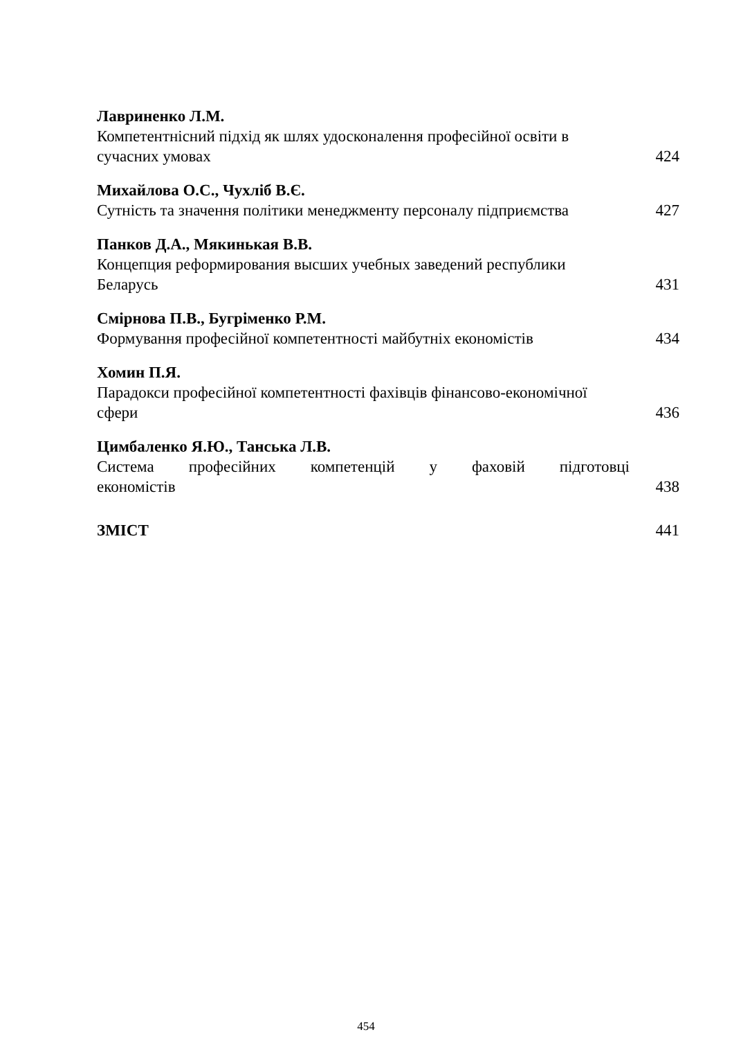Лавриненко Л.М.
Компетентнісний підхід як шлях удосконалення професійної освіти в сучасних умовах
424
Михайлова О.С., Чухліб В.Є.
Сутність та значення політики менеджменту персоналу підприємства
427
Панков Д.А., Мякинькая В.В.
Концепция реформирования высших учебных заведений республики Беларусь
431
Смірнова П.В., Бугріменко Р.М.
Формування професійної компетентності майбутніх економістів
434
Хомин П.Я.
Парадокси професійної компетентності фахівців фінансово-економічної сфери
436
Цимбаленко Я.Ю., Танська Л.В.
Система професійних компетенцій у фаховій підготовці
економістів
438
ЗМІСТ
441
454